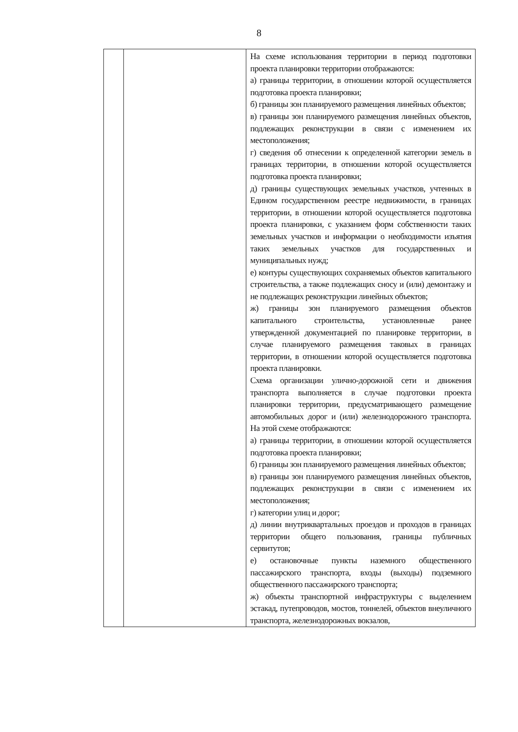8
| | | На схеме использования территории в период подготовки проекта планировки территории отображаются: а) границы территории, в отношении которой осуществляется подготовка проекта планировки; б) границы зон планируемого размещения линейных объектов; в) границы зон планируемого размещения линейных объектов, подлежащих реконструкции в связи с изменением их местоположения; г) сведения об отнесении к определенной категории земель в границах территории, в отношении которой осуществляется подготовка проекта планировки; д) границы существующих земельных участков, учтенных в Едином государственном реестре недвижимости, в границах территории, в отношении которой осуществляется подготовка проекта планировки, с указанием форм собственности таких земельных участков и информации о необходимости изъятия таких земельных участков для государственных и муниципальных нужд; е) контуры существующих сохраняемых объектов капитального строительства, а также подлежащих сносу и (или) демонтажу и не подлежащих реконструкции линейных объектов; ж) границы зон планируемого размещения объектов капитального строительства, установленные ранее утвержденной документацией по планировке территории, в случае планируемого размещения таковых в границах территории, в отношении которой осуществляется подготовка проекта планировки. Схема организации улично-дорожной сети и движения транспорта выполняется в случае подготовки проекта планировки территории, предусматривающего размещение автомобильных дорог и (или) железнодорожного транспорта. На этой схеме отображаются: а) границы территории, в отношении которой осуществляется подготовка проекта планировки; б) границы зон планируемого размещения линейных объектов; в) границы зон планируемого размещения линейных объектов, подлежащих реконструкции в связи с изменением их местоположения; г) категории улиц и дорог; д) линии внутриквартальных проездов и проходов в границах территории общего пользования, границы публичных сервитутов; е) остановочные пункты наземного общественного пассажирского транспорта, входы (выходы) подземного общественного пассажирского транспорта; ж) объекты транспортной инфраструктуры с выделением эстакад, путепроводов, мостов, тоннелей, объектов внеуличного транспорта, железнодорожных вокзалов, |